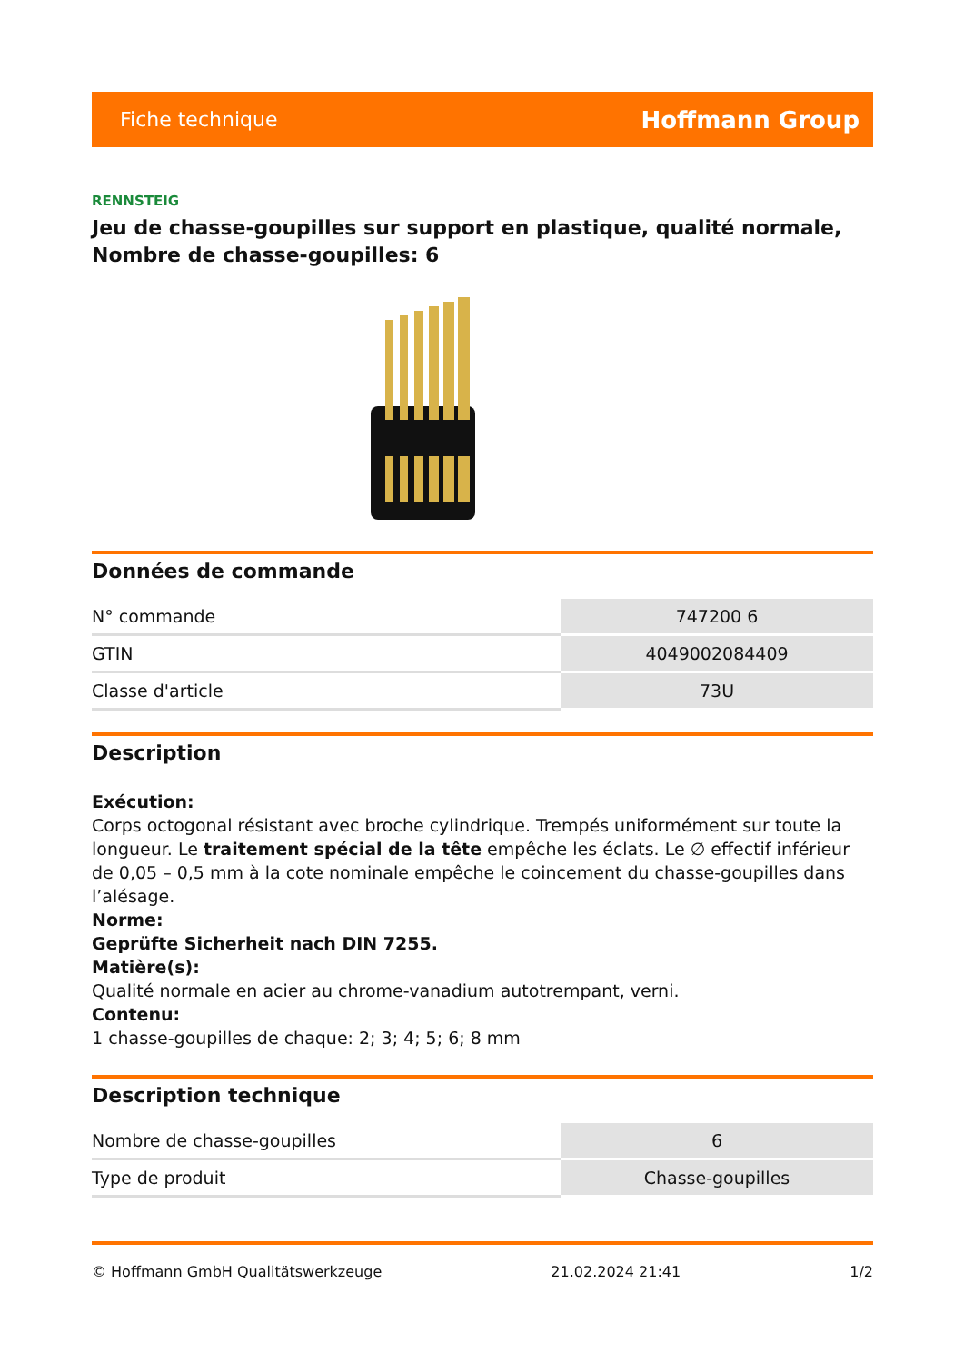Fiche technique Hoffmann Group
RENNSTEIG
Jeu de chasse-goupilles sur support en plastique, qualité normale, Nombre de chasse-goupilles: 6
Données de commande
| N° commande | 747200 6 |
| GTIN | 4049002084409 |
| Classe d'article | 73U |
Description
Exécution:
Corps octogonal résistant avec broche cylindrique. Trempés uniformément sur toute la longueur. Le traitement spécial de la tête empêche les éclats. Le ∅ effectif inférieur de 0,05 – 0,5 mm à la cote nominale empêche le coincement du chasse-goupilles dans l’alésage.
Norme:
Geprüfte Sicherheit nach DIN 7255.
Matière(s):
Qualité normale en acier au chrome-vanadium autotrempant, verni.
Contenu:
1 chasse-goupilles de chaque: 2; 3; 4; 5; 6; 8 mm
Description technique
| Nombre de chasse-goupilles | 6 |
| Type de produit | Chasse-goupilles |
© Hoffmann GmbH Qualitätswerkzeuge 21.02.2024 21:41 1/2